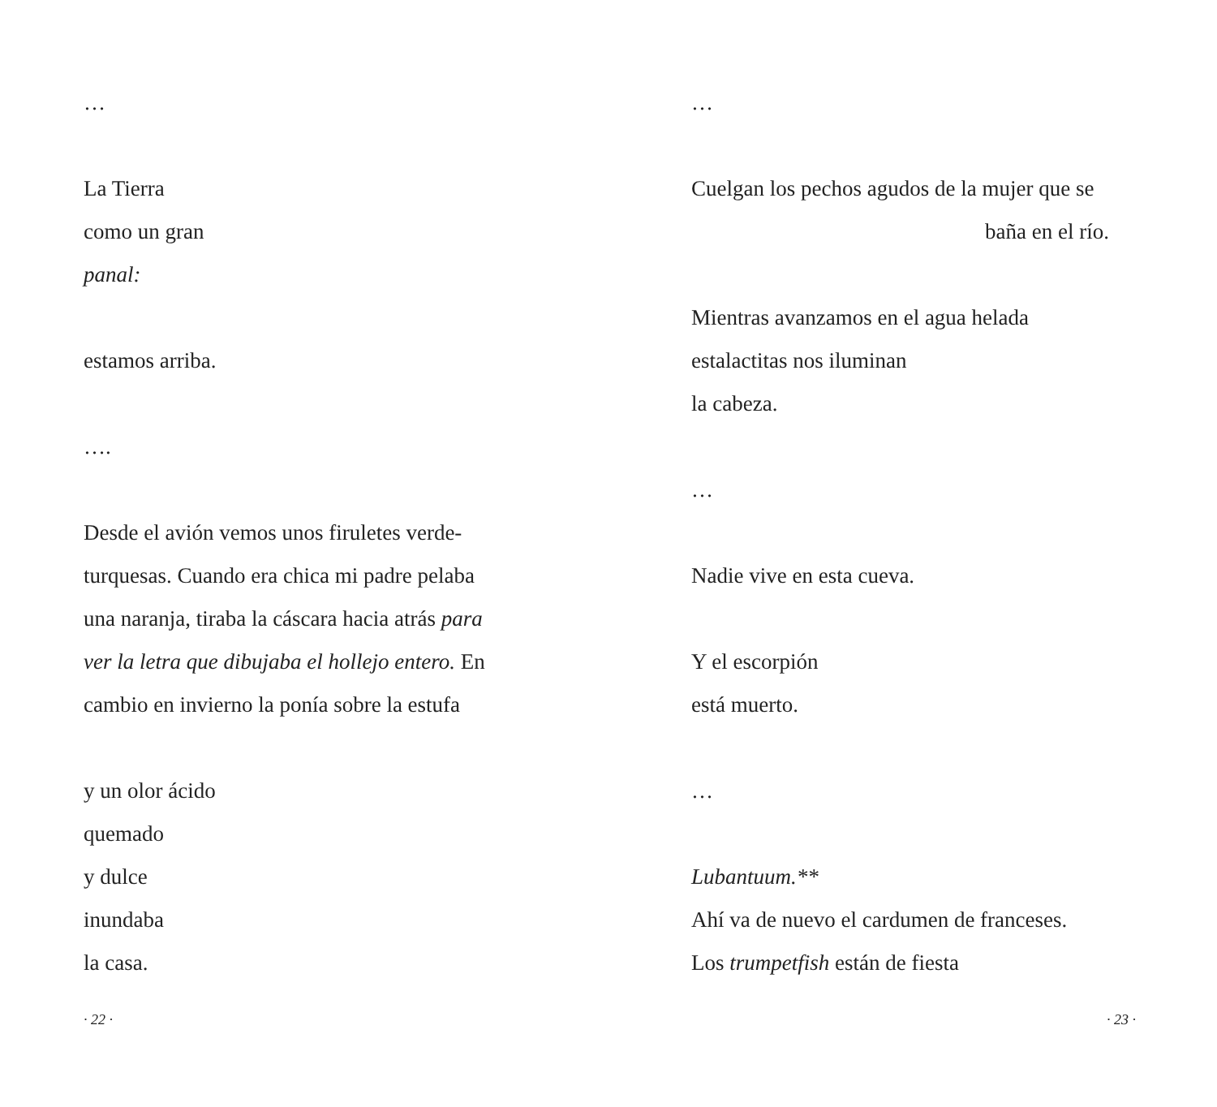…
La Tierra
como un gran
panal:
estamos arriba.
….
Desde el avión vemos unos firuletes verde-
turquesas. Cuando era chica mi padre pelaba
una naranja, tiraba la cáscara hacia atrás para
ver la letra que dibujaba el hollejo entero. En
cambio en invierno la ponía sobre la estufa
y un olor ácido
quemado
y dulce
inundaba
la casa.
· 22 ·
…
Cuelgan los pechos agudos de la mujer que se
baña en el río.
Mientras avanzamos en el agua helada
estalactitas nos iluminan
la cabeza.
…
Nadie vive en esta cueva.
Y el escorpión
está muerto.
…
Lubantuum.**
Ahí va de nuevo el cardumen de franceses.
Los trumpetfish están de fiesta
· 23 ·